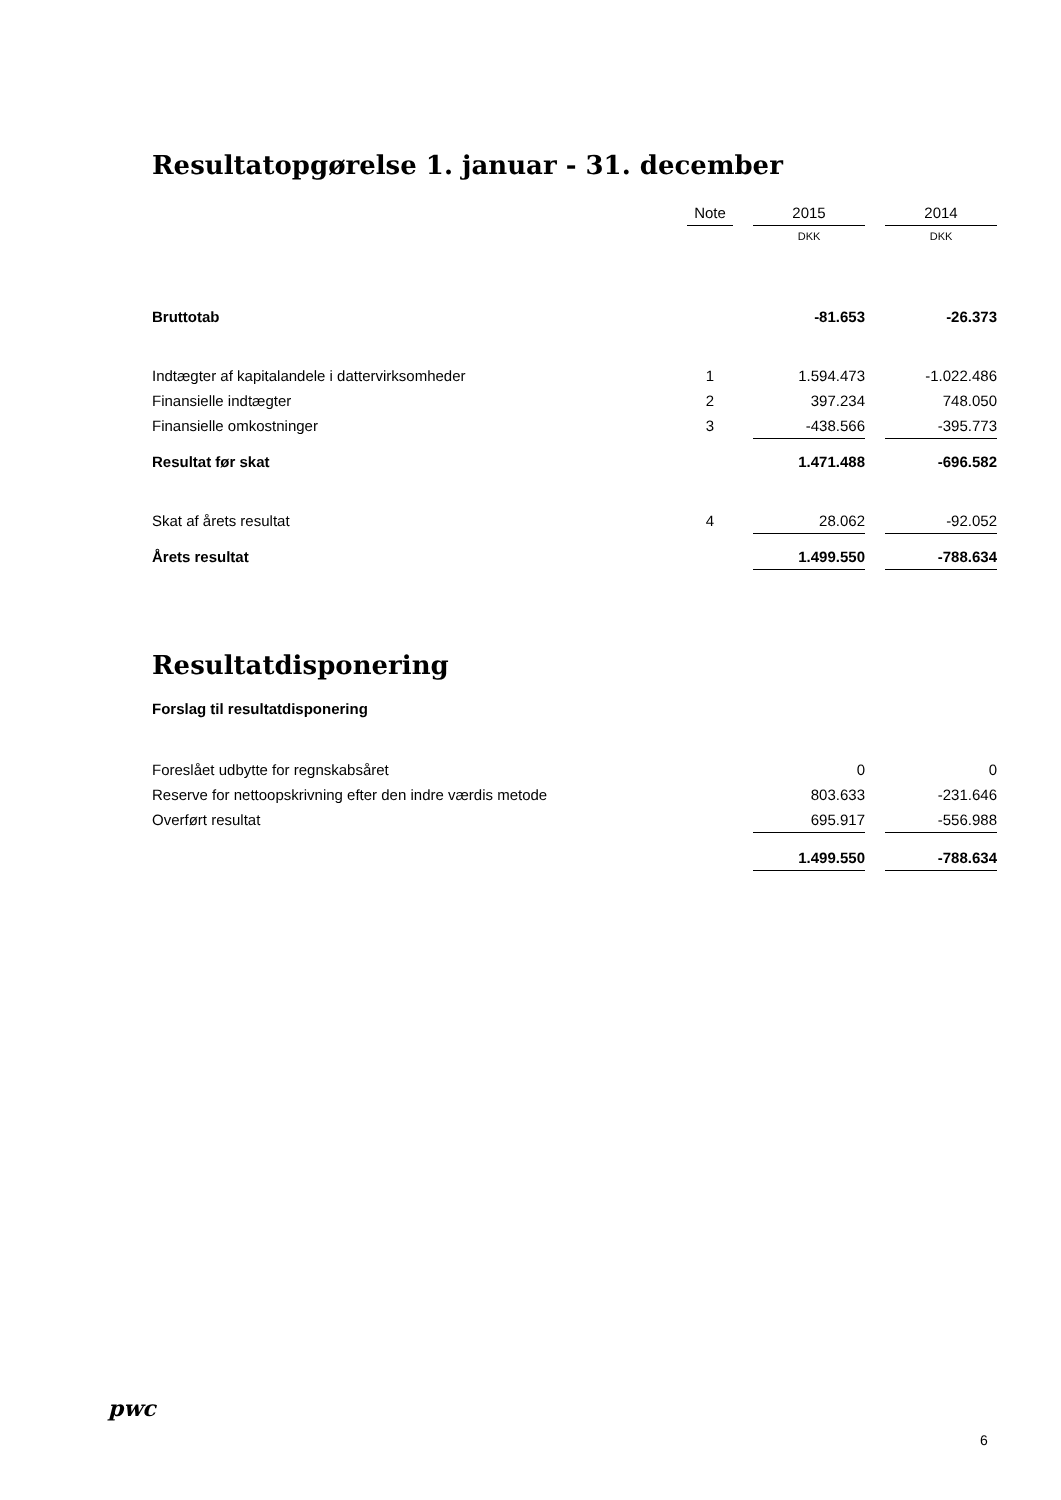Resultatopgørelse 1. januar - 31. december
| | Note | | 2015 | | 2014 |
| | | | DKK | | DKK |
| Bruttotab | | | -81.653 | | -26.373 |
| Indtægter af kapitalandele i dattervirksomheder | 1 | | 1.594.473 | | -1.022.486 |
| Finansielle indtægter | 2 | | 397.234 | | 748.050 |
| Finansielle omkostninger | 3 | | -438.566 | | -395.773 |
| Resultat før skat | | | 1.471.488 | | -696.582 |
| Skat af årets resultat | 4 | | 28.062 | | -92.052 |
| Årets resultat | | | 1.499.550 | | -788.634 |
Resultatdisponering
Forslag til resultatdisponering
| Foreslået udbytte for regnskabsåret | | | 0 | | 0 |
| Reserve for nettoopskrivning efter den indre værdis metode | | | 803.633 | | -231.646 |
| Overført resultat | | | 695.917 | | -556.988 |
| | | | 1.499.550 | | -788.634 |
pwc
6